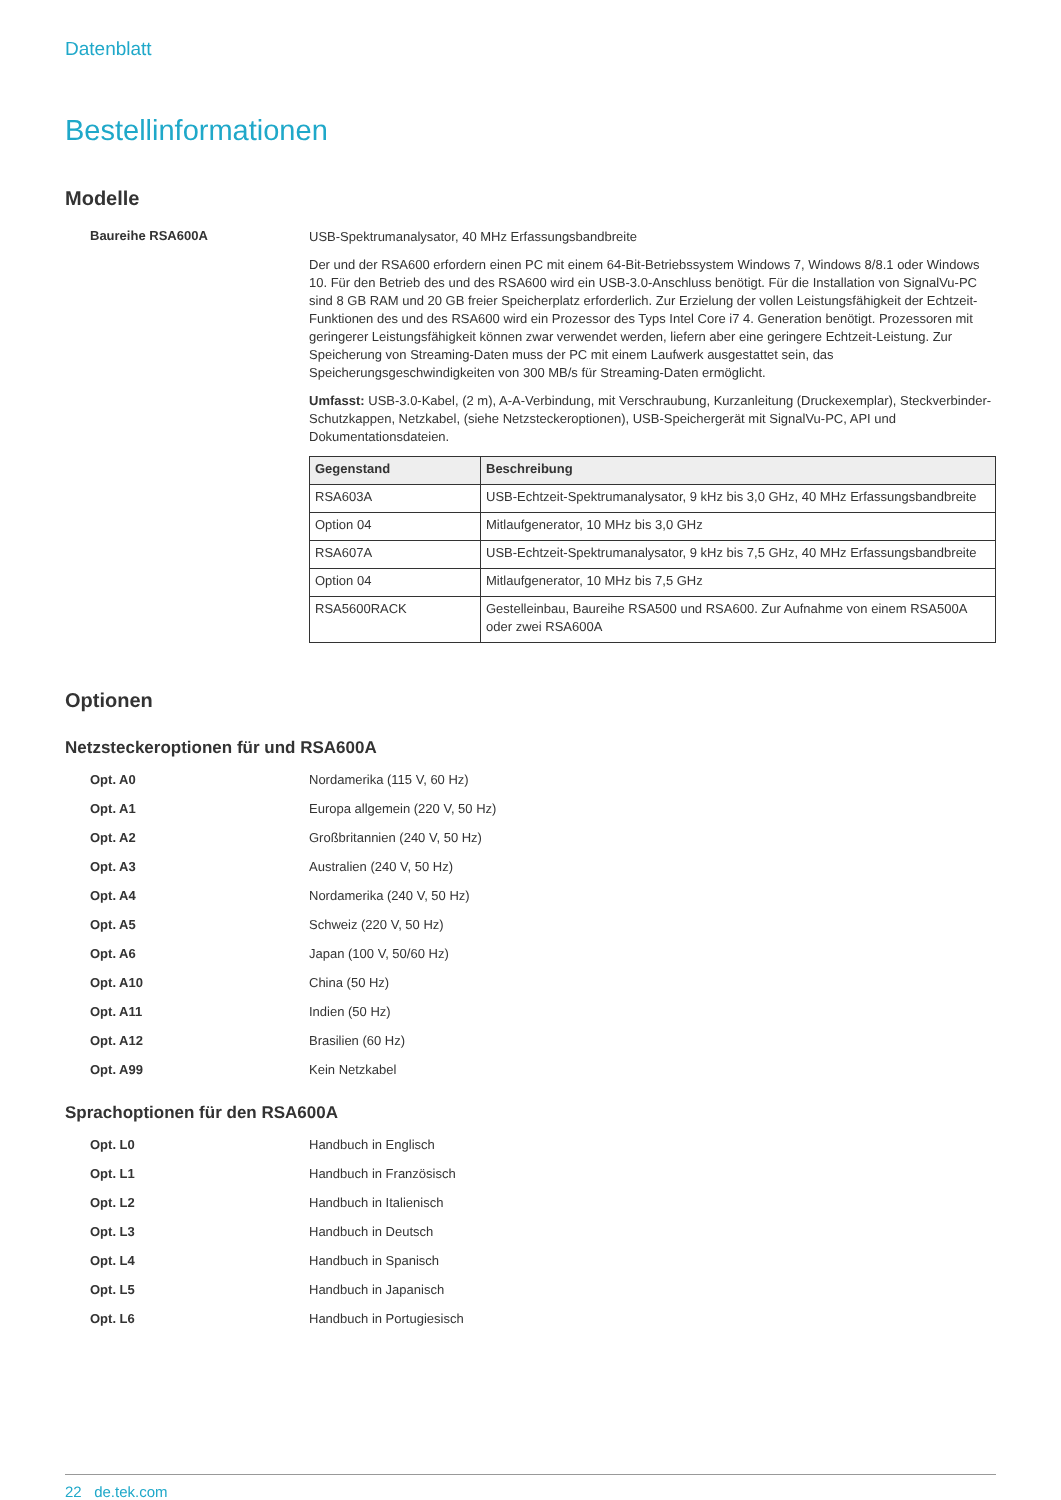Datenblatt
Bestellinformationen
Modelle
Baureihe RSA600A
USB-Spektrumanalysator, 40 MHz Erfassungsbandbreite
Der und der RSA600 erfordern einen PC mit einem 64-Bit-Betriebssystem Windows 7, Windows 8/8.1 oder Windows 10. Für den Betrieb des und des RSA600 wird ein USB-3.0-Anschluss benötigt. Für die Installation von SignalVu-PC sind 8 GB RAM und 20 GB freier Speicherplatz erforderlich. Zur Erzielung der vollen Leistungsfähigkeit der Echtzeit-Funktionen des und des RSA600 wird ein Prozessor des Typs Intel Core i7 4. Generation benötigt. Prozessoren mit geringerer Leistungsfähigkeit können zwar verwendet werden, liefern aber eine geringere Echtzeit-Leistung. Zur Speicherung von Streaming-Daten muss der PC mit einem Laufwerk ausgestattet sein, das Speicherungsgeschwindigkeiten von 300 MB/s für Streaming-Daten ermöglicht.
Umfasst: USB-3.0-Kabel, (2 m), A-A-Verbindung, mit Verschraubung, Kurzanleitung (Druckexemplar), Steckverbinder-Schutzkappen, Netzkabel, (siehe Netzsteckeroptionen), USB-Speichergerät mit SignalVu-PC, API und Dokumentationsdateien.
| Gegenstand | Beschreibung |
| --- | --- |
| RSA603A | USB-Echtzeit-Spektrumanalysator, 9 kHz bis 3,0 GHz, 40 MHz Erfassungsbandbreite |
| Option 04 | Mitlaufgenerator, 10 MHz bis 3,0 GHz |
| RSA607A | USB-Echtzeit-Spektrumanalysator, 9 kHz bis 7,5 GHz, 40 MHz Erfassungsbandbreite |
| Option 04 | Mitlaufgenerator, 10 MHz bis 7,5 GHz |
| RSA5600RACK | Gestelleinbau, Baureihe RSA500 und RSA600. Zur Aufnahme von einem RSA500A oder zwei RSA600A |
Optionen
Netzsteckeroptionen für und RSA600A
Opt. A0 Nordamerika (115 V, 60 Hz)
Opt. A1 Europa allgemein (220 V, 50 Hz)
Opt. A2 Großbritannien (240 V, 50 Hz)
Opt. A3 Australien (240 V, 50 Hz)
Opt. A4 Nordamerika (240 V, 50 Hz)
Opt. A5 Schweiz (220 V, 50 Hz)
Opt. A6 Japan (100 V, 50/60 Hz)
Opt. A10 China (50 Hz)
Opt. A11 Indien (50 Hz)
Opt. A12 Brasilien (60 Hz)
Opt. A99 Kein Netzkabel
Sprachoptionen für den RSA600A
Opt. L0 Handbuch in Englisch
Opt. L1 Handbuch in Französisch
Opt. L2 Handbuch in Italienisch
Opt. L3 Handbuch in Deutsch
Opt. L4 Handbuch in Spanisch
Opt. L5 Handbuch in Japanisch
Opt. L6 Handbuch in Portugiesisch
22 de.tek.com